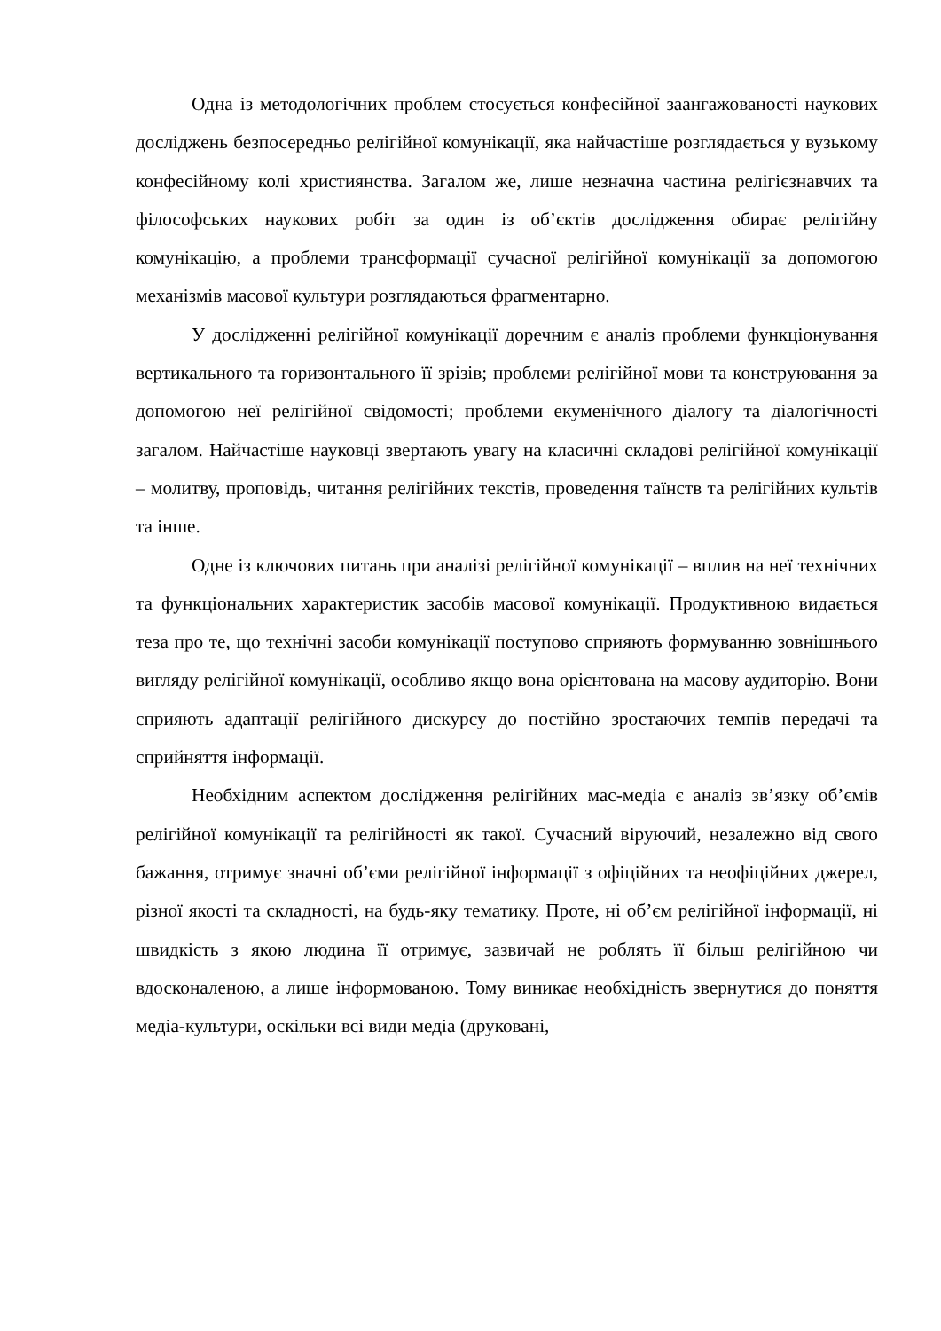Одна із методологічних проблем стосується конфесійної заангажованості наукових досліджень безпосередньо релігійної комунікації, яка найчастіше розглядається у вузькому конфесійному колі християнства. Загалом же, лише незначна частина релігієзнавчих та філософських наукових робіт за один із об’єктів дослідження обирає релігійну комунікацію, а проблеми трансформації сучасної релігійної комунікації за допомогою механізмів масової культури розглядаються фрагментарно.
У дослідженні релігійної комунікації доречним є аналіз проблеми функціонування вертикального та горизонтального її зрізів; проблеми релігійної мови та конструювання за допомогою неї релігійної свідомості; проблеми екуменічного діалогу та діалогічності загалом. Найчастіше науковці звертають увагу на класичні складові релігійної комунікації – молитву, проповідь, читання релігійних текстів, проведення таїнств та релігійних культів та інше.
Одне із ключових питань при аналізі релігійної комунікації – вплив на неї технічних та функціональних характеристик засобів масової комунікації. Продуктивною видається теза про те, що технічні засоби комунікації поступово сприяють формуванню зовнішнього вигляду релігійної комунікації, особливо якщо вона орієнтована на масову аудиторію. Вони сприяють адаптації релігійного дискурсу до постійно зростаючих темпів передачі та сприйняття інформації.
Необхідним аспектом дослідження релігійних мас-медіа є аналіз зв’язку об’ємів релігійної комунікації та релігійності як такої. Сучасний віруючий, незалежно від свого бажання, отримує значні об’єми релігійної інформації з офіційних та неофіційних джерел, різної якості та складності, на будь-яку тематику. Проте, ні об’єм релігійної інформації, ні швидкість з якою людина її отримує, зазвичай не роблять її більш релігійною чи вдосконаленою, а лише інформованою. Тому виникає необхідність звернутися до поняття медіа-культури, оскільки всі види медіа (друковані,